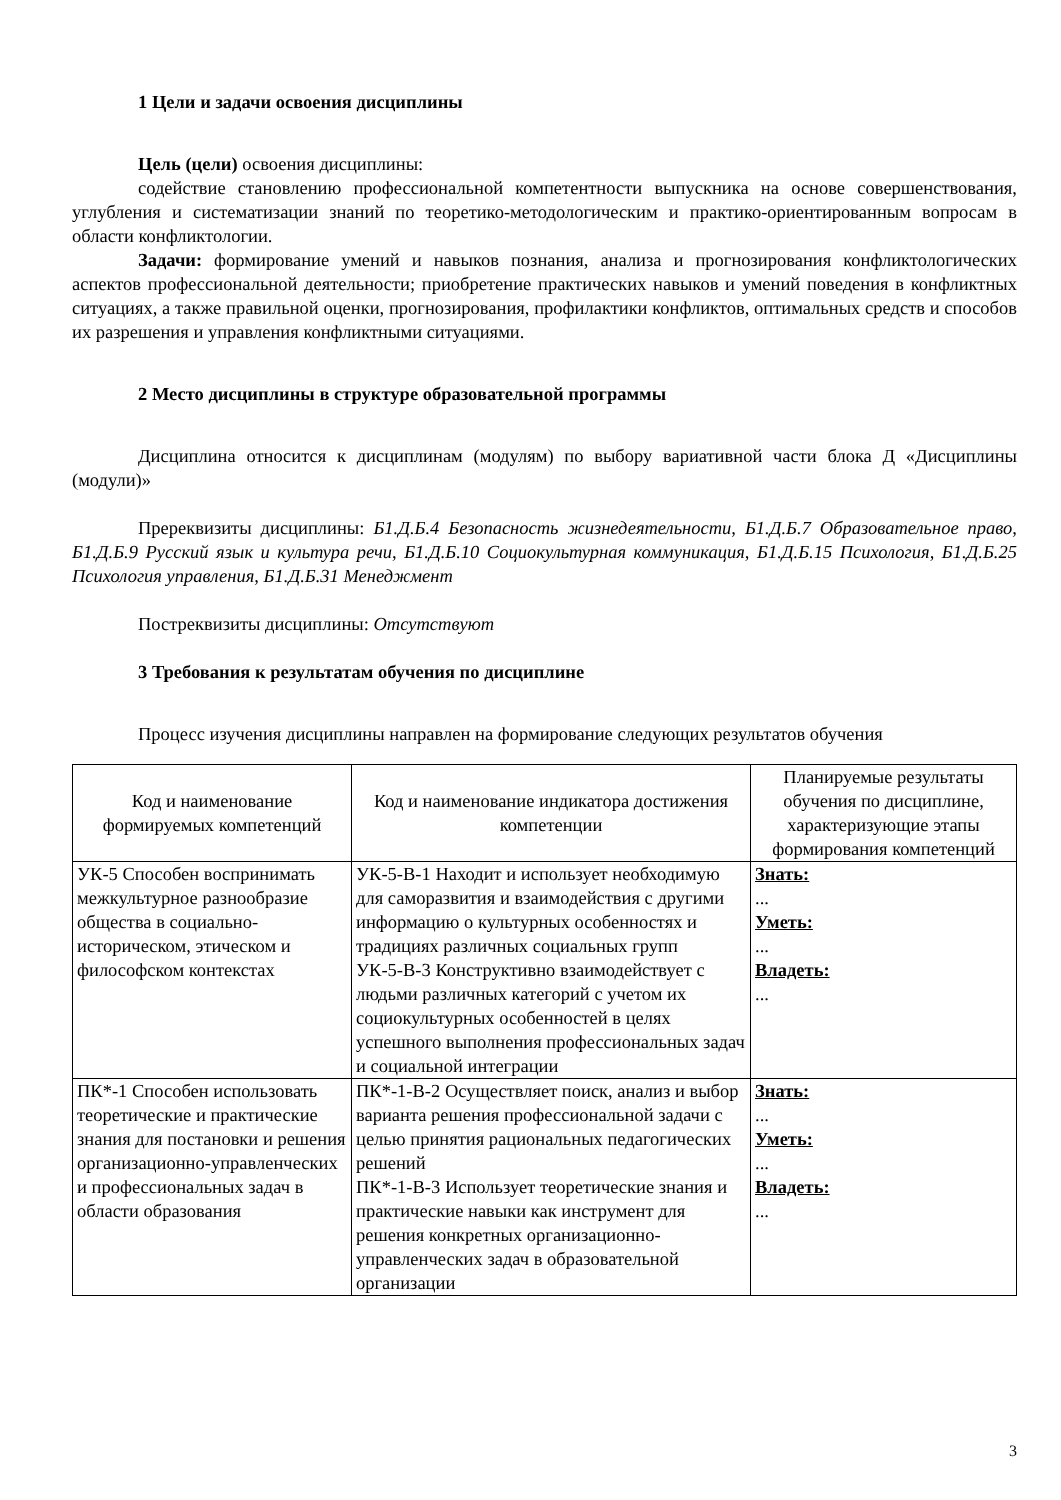1 Цели и задачи освоения дисциплины
Цель (цели) освоения дисциплины:
содействие становлению профессиональной компетентности выпускника на основе совершенствования, углубления и систематизации знаний по теоретико-методологическим и практико-ориентированным вопросам в области конфликтологии.
Задачи: формирование умений и навыков познания, анализа и прогнозирования конфликтологических аспектов профессиональной деятельности; приобретение практических навыков и умений поведения в конфликтных ситуациях, а также правильной оценки, прогнозирования, профилактики конфликтов, оптимальных средств и способов их разрешения и управления конфликтными ситуациями.
2 Место дисциплины в структуре образовательной программы
Дисциплина относится к дисциплинам (модулям) по выбору вариативной части блока Д «Дисциплины (модули)»
Пререквизиты дисциплины: Б1.Д.Б.4 Безопасность жизнедеятельности, Б1.Д.Б.7 Образовательное право, Б1.Д.Б.9 Русский язык и культура речи, Б1.Д.Б.10 Социокультурная коммуникация, Б1.Д.Б.15 Психология, Б1.Д.Б.25 Психология управления, Б1.Д.Б.31 Менеджмент
Постреквизиты дисциплины: Отсутствуют
3 Требования к результатам обучения по дисциплине
Процесс изучения дисциплины направлен на формирование следующих результатов обучения
| Код и наименование формируемых компетенций | Код и наименование индикатора достижения компетенции | Планируемые результаты обучения по дисциплине, характеризующие этапы формирования компетенций |
| --- | --- | --- |
| УК-5 Способен воспринимать межкультурное разнообразие общества в социально-историческом, этическом и философском контекстах | УК-5-В-1 Находит и использует необходимую для саморазвития и взаимодействия с другими информацию о культурных особенностях и традициях различных социальных групп УК-5-В-3 Конструктивно взаимодействует с людьми различных категорий с учетом их социокультурных особенностей в целях успешного выполнения профессиональных задач и социальной интеграции | Знать: ... Уметь: ... Владеть: ... |
| ПК*-1 Способен использовать теоретические и практические знания для постановки и решения организационно-управленческих и профессиональных задач в области образования | ПК*-1-В-2 Осуществляет поиск, анализ и выбор варианта решения профессиональной задачи с целью принятия рациональных педагогических решений ПК*-1-В-3 Использует теоретические знания и практические навыки как инструмент для решения конкретных организационно-управленческих задач в образовательной организации | Знать: ... Уметь: ... Владеть: ... |
3